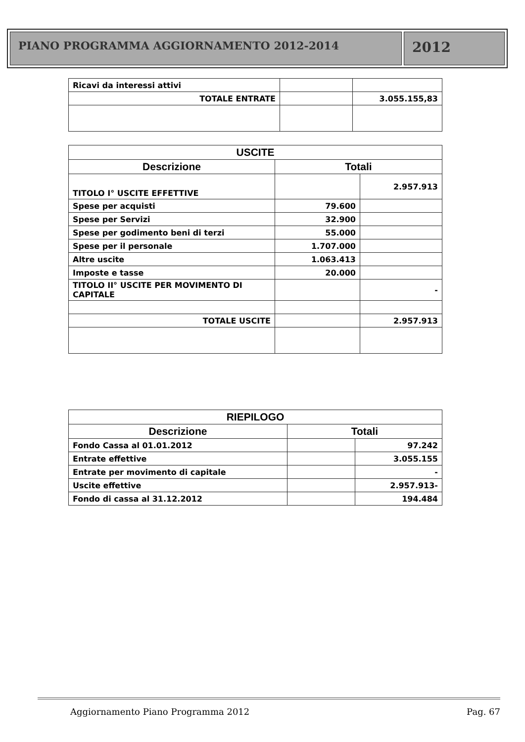PIANO PROGRAMMA AGGIORNAMENTO 2012-2014
2012
| Ricavi da interessi attivi | | |
| TOTALE ENTRATE | | 3.055.155,83 |
| USCITE | | |
| --- | --- | --- |
| Descrizione | Totali | |
| TITOLO I° USCITE EFFETTIVE | | 2.957.913 |
| Spese per acquisti | 79.600 | |
| Spese per Servizi | 32.900 | |
| Spese per godimento beni di terzi | 55.000 | |
| Spese per il personale | 1.707.000 | |
| Altre uscite | 1.063.413 | |
| Imposte e tasse | 20.000 | |
| TITOLO II° USCITE PER MOVIMENTO DI CAPITALE | | - |
| TOTALE USCITE | | 2.957.913 |
| RIEPILOGO | | |
| --- | --- | --- |
| Descrizione | Totali | |
| Fondo Cassa al 01.01.2012 | | 97.242 |
| Entrate effettive | | 3.055.155 |
| Entrate per movimento di capitale | | - |
| Uscite effettive | | 2.957.913- |
| Fondo di cassa al 31.12.2012 | | 194.484 |
Aggiornamento Piano Programma 2012 Pag. 67